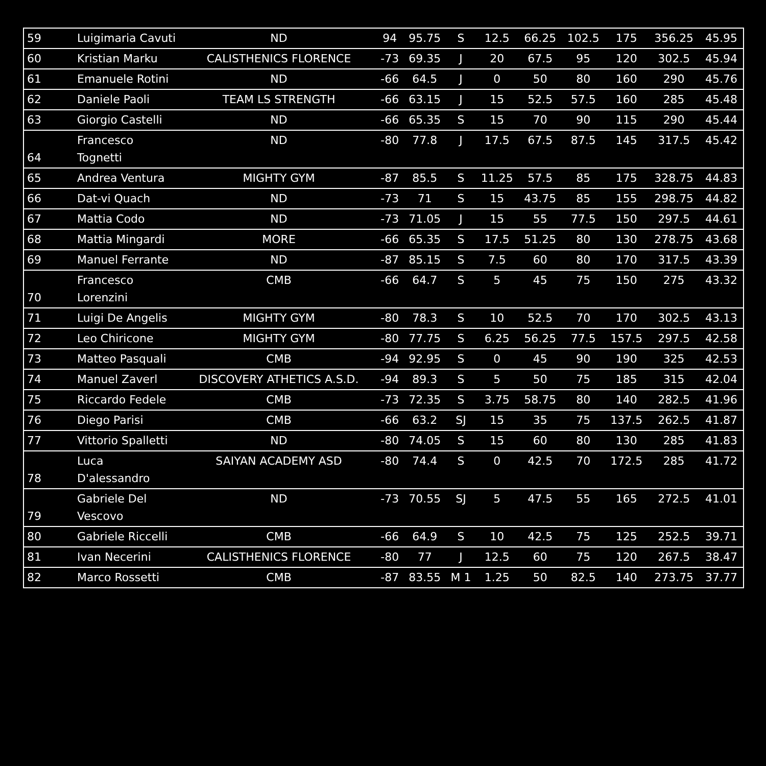| 59 | Luigimaria Cavuti | ND | 94 | 95.75 | S | 12.5 | 66.25 | 102.5 | 175 | 356.25 | 45.95 |
| 60 | Kristian Marku | CALISTHENICS FLORENCE | -73 | 69.35 | J | 20 | 67.5 | 95 | 120 | 302.5 | 45.94 |
| 61 | Emanuele Rotini | ND | -66 | 64.5 | J | 0 | 50 | 80 | 160 | 290 | 45.76 |
| 62 | Daniele Paoli | TEAM LS STRENGTH | -66 | 63.15 | J | 15 | 52.5 | 57.5 | 160 | 285 | 45.48 |
| 63 | Giorgio Castelli | ND | -66 | 65.35 | S | 15 | 70 | 90 | 115 | 290 | 45.44 |
| 64 | Francesco Tognetti | ND | -80 | 77.8 | J | 17.5 | 67.5 | 87.5 | 145 | 317.5 | 45.42 |
| 65 | Andrea Ventura | MIGHTY GYM | -87 | 85.5 | S | 11.25 | 57.5 | 85 | 175 | 328.75 | 44.83 |
| 66 | Dat-vi Quach | ND | -73 | 71 | S | 15 | 43.75 | 85 | 155 | 298.75 | 44.82 |
| 67 | Mattia Codo | ND | -73 | 71.05 | J | 15 | 55 | 77.5 | 150 | 297.5 | 44.61 |
| 68 | Mattia Mingardi | MORE | -66 | 65.35 | S | 17.5 | 51.25 | 80 | 130 | 278.75 | 43.68 |
| 69 | Manuel Ferrante | ND | -87 | 85.15 | S | 7.5 | 60 | 80 | 170 | 317.5 | 43.39 |
| 70 | Francesco Lorenzini | CMB | -66 | 64.7 | S | 5 | 45 | 75 | 150 | 275 | 43.32 |
| 71 | Luigi De Angelis | MIGHTY GYM | -80 | 78.3 | S | 10 | 52.5 | 70 | 170 | 302.5 | 43.13 |
| 72 | Leo Chiricone | MIGHTY GYM | -80 | 77.75 | S | 6.25 | 56.25 | 77.5 | 157.5 | 297.5 | 42.58 |
| 73 | Matteo Pasquali | CMB | -94 | 92.95 | S | 0 | 45 | 90 | 190 | 325 | 42.53 |
| 74 | Manuel Zaverl | DISCOVERY ATHETICS A.S.D. | -94 | 89.3 | S | 5 | 50 | 75 | 185 | 315 | 42.04 |
| 75 | Riccardo Fedele | CMB | -73 | 72.35 | S | 3.75 | 58.75 | 80 | 140 | 282.5 | 41.96 |
| 76 | Diego Parisi | CMB | -66 | 63.2 | SJ | 15 | 35 | 75 | 137.5 | 262.5 | 41.87 |
| 77 | Vittorio Spalletti | ND | -80 | 74.05 | S | 15 | 60 | 80 | 130 | 285 | 41.83 |
| 78 | Luca D'alessandro | SAIYAN ACADEMY ASD | -80 | 74.4 | S | 0 | 42.5 | 70 | 172.5 | 285 | 41.72 |
| 79 | Gabriele Del Vescovo | ND | -73 | 70.55 | SJ | 5 | 47.5 | 55 | 165 | 272.5 | 41.01 |
| 80 | Gabriele Riccelli | CMB | -66 | 64.9 | S | 10 | 42.5 | 75 | 125 | 252.5 | 39.71 |
| 81 | Ivan Necerini | CALISTHENICS FLORENCE | -80 | 77 | J | 12.5 | 60 | 75 | 120 | 267.5 | 38.47 |
| 82 | Marco Rossetti | CMB | -87 | 83.55 | M 1 | 1.25 | 50 | 82.5 | 140 | 273.75 | 37.77 |